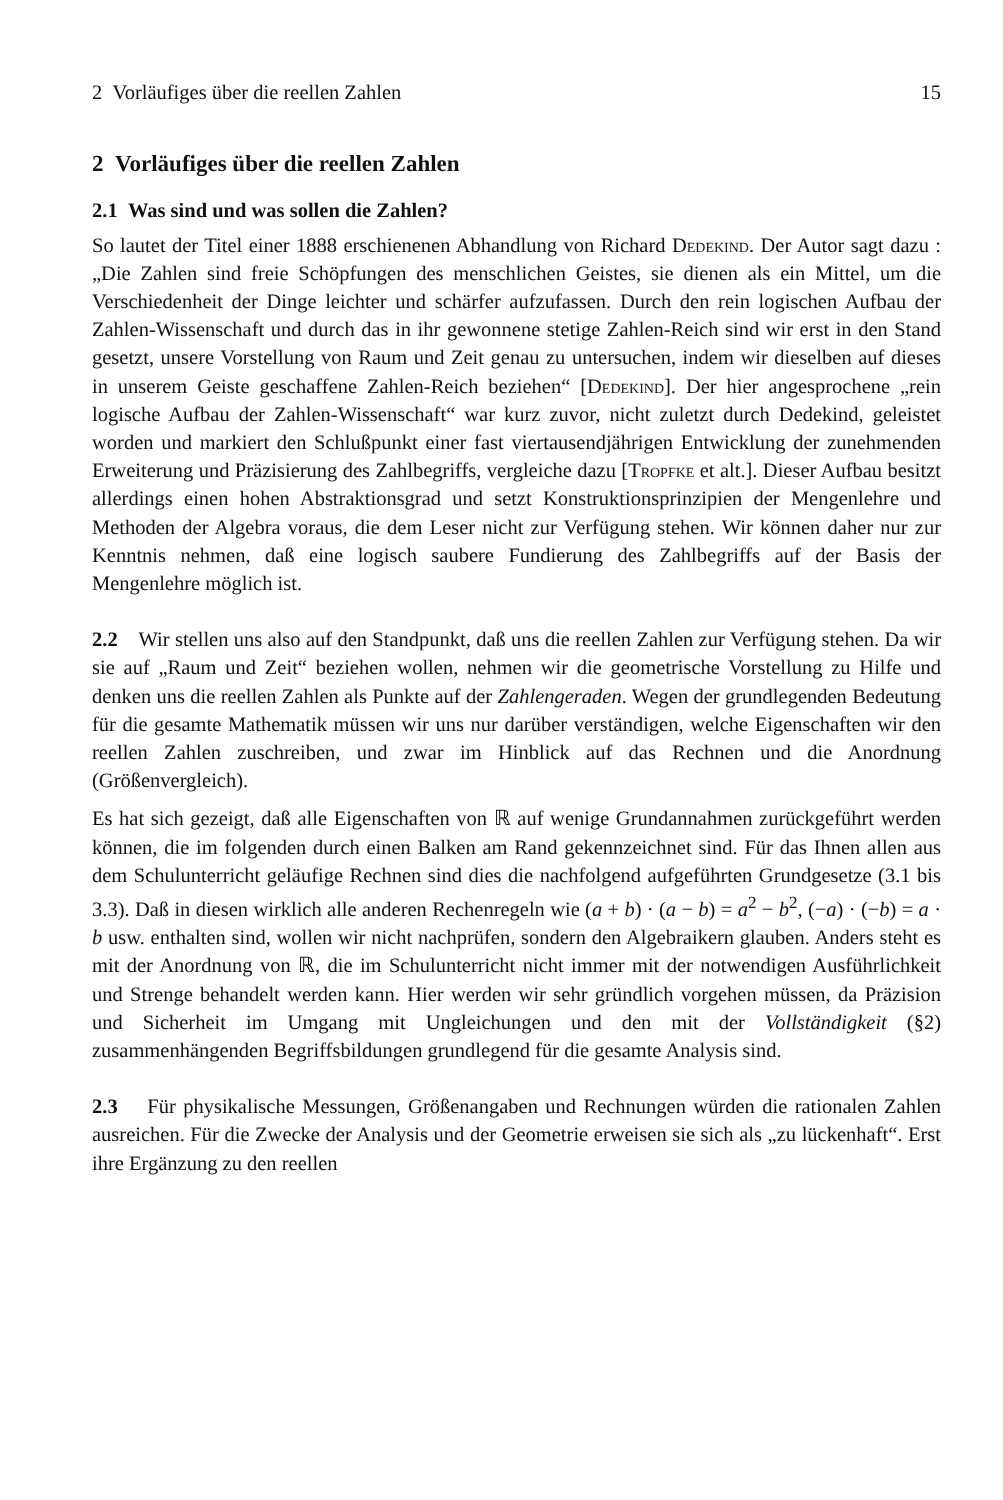2 Vorläufiges über die reellen Zahlen 15
2 Vorläufiges über die reellen Zahlen
2.1 Was sind und was sollen die Zahlen?
So lautet der Titel einer 1888 erschienenen Abhandlung von Richard Dedekind. Der Autor sagt dazu : „Die Zahlen sind freie Schöpfungen des menschlichen Geistes, sie dienen als ein Mittel, um die Verschiedenheit der Dinge leichter und schärfer aufzufassen. Durch den rein logischen Aufbau der Zahlen-Wissenschaft und durch das in ihr gewonnene stetige Zahlen-Reich sind wir erst in den Stand gesetzt, unsere Vorstellung von Raum und Zeit genau zu untersuchen, indem wir dieselben auf dieses in unserem Geiste geschaffene Zahlen-Reich beziehen“ [Dedekind]. Der hier angesprochene „rein logische Aufbau der Zahlen-Wissenschaft“ war kurz zuvor, nicht zuletzt durch Dedekind, geleistet worden und markiert den Schlußpunkt einer fast viertausendjährigen Entwicklung der zunehmenden Erweiterung und Präzisierung des Zahlbegriffs, vergleiche dazu [Tropfke et alt.]. Dieser Aufbau besitzt allerdings einen hohen Abstraktionsgrad und setzt Konstruktionsprinzipien der Mengenlehre und Methoden der Algebra voraus, die dem Leser nicht zur Verfügung stehen. Wir können daher nur zur Kenntnis nehmen, daß eine logisch saubere Fundierung des Zahlbegriffs auf der Basis der Mengenlehre möglich ist.
2.2 Wir stellen uns also auf den Standpunkt, daß uns die reellen Zahlen zur Verfügung stehen. Da wir sie auf „Raum und Zeit“ beziehen wollen, nehmen wir die geometrische Vorstellung zu Hilfe und denken uns die reellen Zahlen als Punkte auf der Zahlengeraden. Wegen der grundlegenden Bedeutung für die gesamte Mathematik müssen wir uns nur darüber verständigen, welche Eigenschaften wir den reellen Zahlen zuschreiben, und zwar im Hinblick auf das Rechnen und die Anordnung (Größenvergleich).
Es hat sich gezeigt, daß alle Eigenschaften von ℝ auf wenige Grundannahmen zurückgeführt werden können, die im folgenden durch einen Balken am Rand gekennzeichnet sind. Für das Ihnen allen aus dem Schulunterricht geläufige Rechnen sind dies die nachfolgend aufgeführten Grundgesetze (3.1 bis 3.3). Daß in diesen wirklich alle anderen Rechenregeln wie (a + b) · (a − b) = a<sup>2</sup> − b<sup>2</sup>, (−a) · (−b) = a · b usw. enthalten sind, wollen wir nicht nachprüfen, sondern den Algebraikern glauben. Anders steht es mit der Anordnung von ℝ, die im Schulunterricht nicht immer mit der notwendigen Ausführlichkeit und Strenge behandelt werden kann. Hier werden wir sehr gründlich vorgehen müssen, da Präzision und Sicherheit im Umgang mit Ungleichungen und den mit der Vollständigkeit (§2) zusammenhängenden Begriffsbildungen grundlegend für die gesamte Analysis sind.
2.3 Für physikalische Messungen, Größenangaben und Rechnungen würden die rationalen Zahlen ausreichen. Für die Zwecke der Analysis und der Geometrie erweisen sie sich als „zu lückenhaft“. Erst ihre Ergänzung zu den reellen